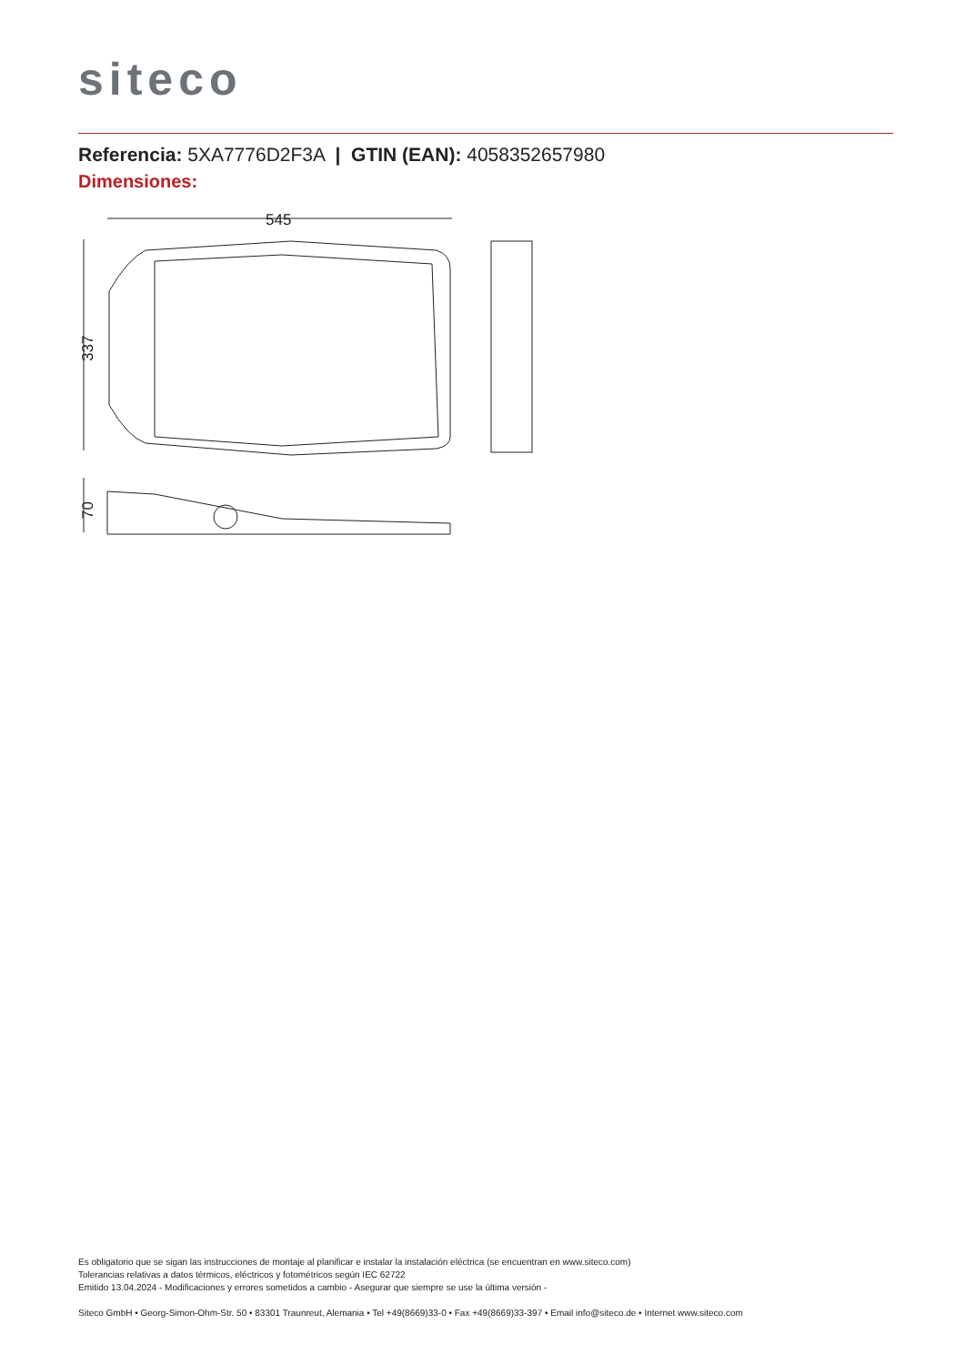siteco
Referencia: 5XA7776D2F3A | GTIN (EAN): 4058352657980
Dimensiones:
545
337
70
Es obligatorio que se sigan las instrucciones de montaje al planificar e instalar la instalación eléctrica (se encuentran en www.siteco.com)
Tolerancias relativas a datos térmicos, eléctricos y fotométricos según IEC 62722
Emitido 13.04.2024 - Modificaciones y errores sometidos a cambio - Asegurar que siempre se use la última versión -
Siteco GmbH • Georg-Simon-Ohm-Str. 50 • 83301 Traunreut, Alemania • Tel +49(8669)33-0 • Fax +49(8669)33-397 • Email info@siteco.de • Internet www.siteco.com